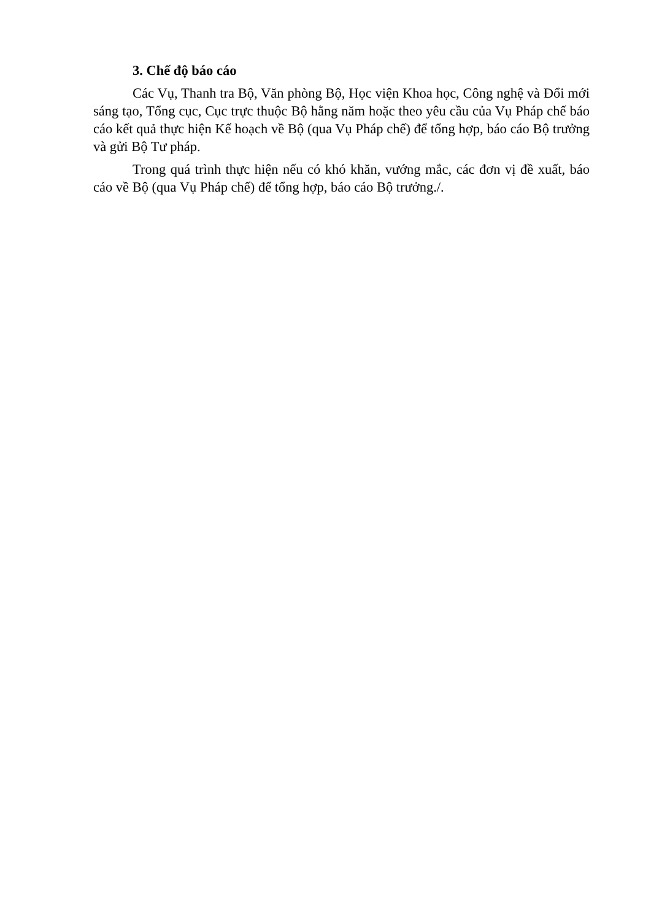3. Chế độ báo cáo
Các Vụ, Thanh tra Bộ, Văn phòng Bộ, Học viện Khoa học, Công nghệ và Đổi mới sáng tạo, Tổng cục, Cục trực thuộc Bộ hằng năm hoặc theo yêu cầu của Vụ Pháp chế báo cáo kết quả thực hiện Kế hoạch về Bộ (qua Vụ Pháp chế) để tổng hợp, báo cáo Bộ trưởng và gửi Bộ Tư pháp.
Trong quá trình thực hiện nếu có khó khăn, vướng mắc, các đơn vị đề xuất, báo cáo về Bộ (qua Vụ Pháp chế) để tổng hợp, báo cáo Bộ trưởng./.